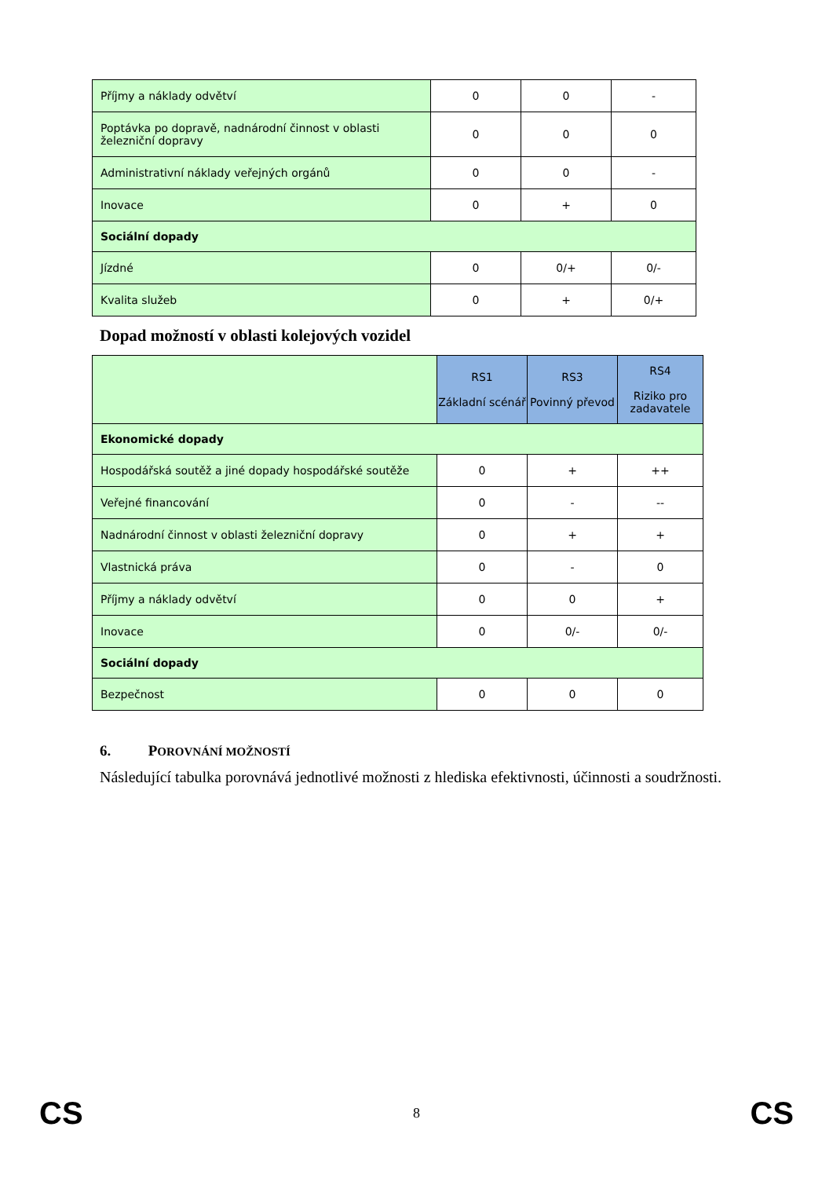| Příjmy a náklady odvětví | 0 | 0 | - |
| Poptávka po dopravě, nadnárodní činnost v oblasti železniční dopravy | 0 | 0 | 0 |
| Administrativní náklady veřejných orgánů | 0 | 0 | - |
| Inovace | 0 | + | 0 |
| Sociální dopady | | | |
| Jízdné | 0 | 0/+ | 0/- |
| Kvalita služeb | 0 | + | 0/+ |
Dopad možností v oblasti kolejových vozidel
| | RS1 Základní scénář | RS3 Povinný převod | RS4 Riziko pro zadavatele |
| Ekonomické dopady | | | |
| Hospodářská soutěž a jiné dopady hospodářské soutěže | 0 | + | ++ |
| Veřejné financování | 0 | - | -- |
| Nadnárodní činnost v oblasti železniční dopravy | 0 | + | + |
| Vlastnická práva | 0 | - | 0 |
| Příjmy a náklady odvětví | 0 | 0 | + |
| Inovace | 0 | 0/- | 0/- |
| Sociální dopady | | | |
| Bezpečnost | 0 | 0 | 0 |
6. POROVNÁNÍ MOŽNOSTÍ
Následující tabulka porovnává jednotlivé možnosti z hlediska efektivnosti, účinnosti a soudržnosti.
CS 8 CS